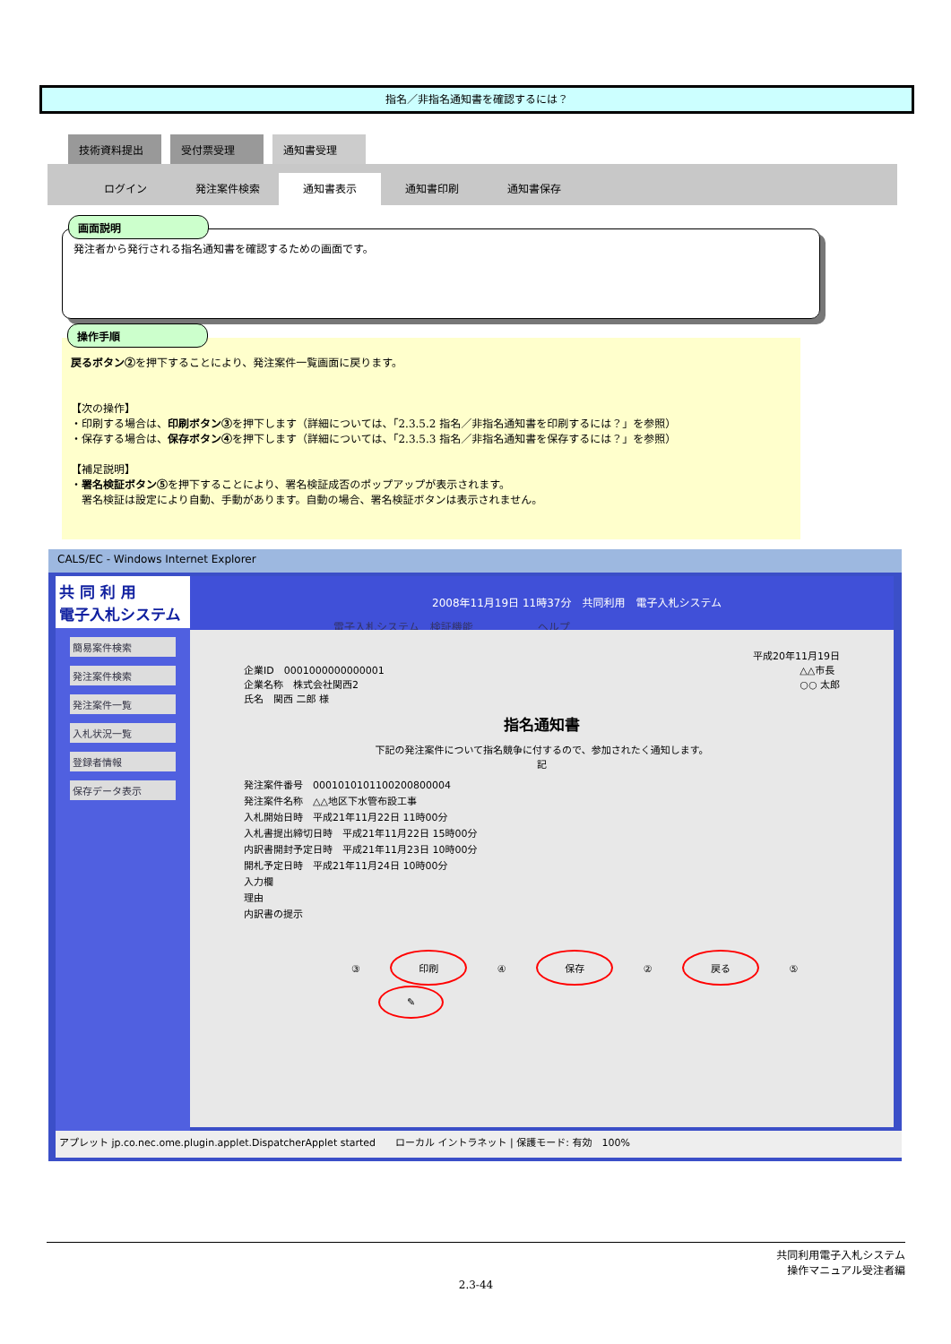指名／非指名通知書を確認するには？
技術資料提出 受付票受理 通知書受理
ログイン 発注案件検索 通知書表示 通知書印刷 通知書保存
発注者から発行される指名通知書を確認するための画面です。
画面説明
戻るボタン②を押下することにより、発注案件一覧画面に戻ります。
【次の操作】
・印刷する場合は、印刷ボタン③を押下します（詳細については、「2.3.5.2 指名／非指名通知書を印刷するには？」を参照）
・保存する場合は、保存ボタン④を押下します（詳細については、「2.3.5.3 指名／非指名通知書を保存するには？」を参照）
【補足説明】
・署名検証ボタン⑤を押下することにより、署名検証成否のポップアップが表示されます。
　署名検証は設定により自動、手動があります。自動の場合、署名検証ボタンは表示されません。
操作手順
CALS/EC - Windows Internet Explorer
共 同 利 用
電子入札システム
簡易案件検索
発注案件検索
発注案件一覧
入札状況一覧
登録者情報
保存データ表示
2008年11月19日 11時37分　共同利用　電子入札システム
電子入札システム　検証機能　　　　　　ヘルプ
平成20年11月19日
企業ID　0001000000000001
企業名称　株式会社関西2
氏名　関西 二郎 様
△△市長
○○ 太郎
指名通知書
下記の発注案件について指名競争に付するので、参加されたく通知します。
記
発注案件番号　0001010101100200800004
発注案件名称　△△地区下水管布設工事
入札開始日時　平成21年11月22日 11時00分
入札書提出締切日時　平成21年11月22日 15時00分
内訳書開封予定日時　平成21年11月23日 10時00分
開札予定日時　平成21年11月24日 10時00分
入力欄
理由
内訳書の提示
③ 印刷 ④ 保存 ② 戻る ⑤ ✎
アプレット jp.co.nec.ome.plugin.applet.DispatcherApplet started　　ローカル イントラネット | 保護モード: 有効　100%
共同利用電子入札システム
操作マニュアル受注者編
2.3-44